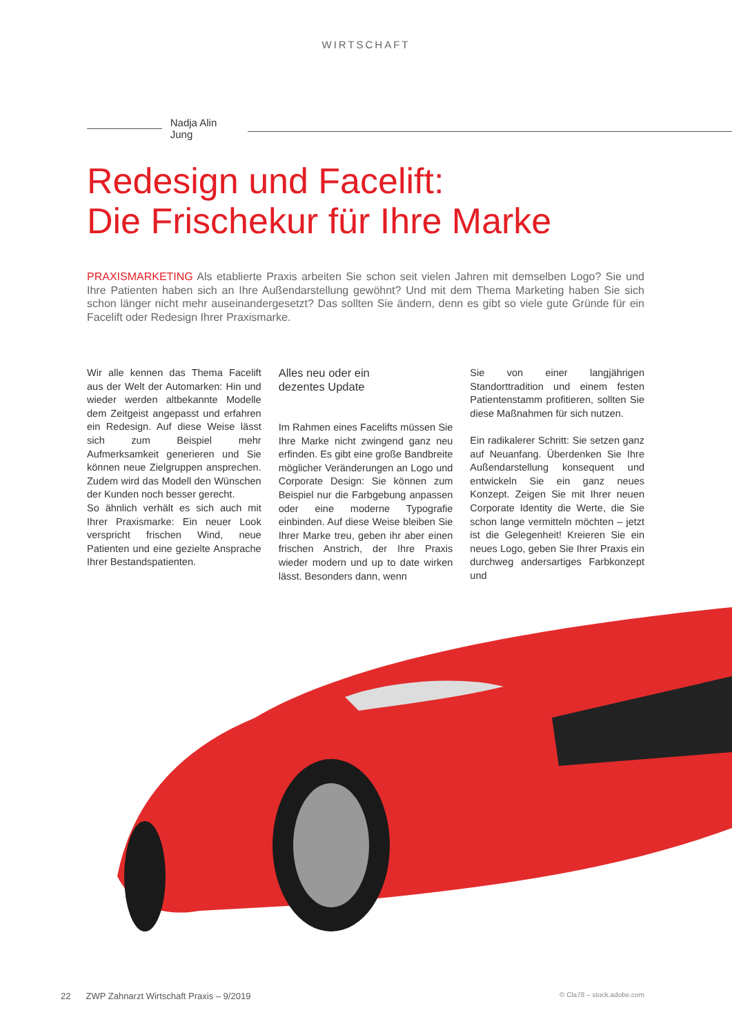WIRTSCHAFT
Nadja Alin Jung
Redesign und Facelift:
Die Frischekur für Ihre Marke
PRAXISMARKETING Als etablierte Praxis arbeiten Sie schon seit vielen Jahren mit demselben Logo? Sie und Ihre Patienten haben sich an Ihre Außendarstellung gewöhnt? Und mit dem Thema Marketing haben Sie sich schon länger nicht mehr auseinandergesetzt? Das sollten Sie ändern, denn es gibt so viele gute Gründe für ein Facelift oder Redesign Ihrer Praxismarke.
Wir alle kennen das Thema Facelift aus der Welt der Automarken: Hin und wieder werden altbekannte Modelle dem Zeitgeist angepasst und erfahren ein Redesign. Auf diese Weise lässt sich zum Beispiel mehr Aufmerksamkeit generieren und Sie können neue Zielgruppen ansprechen. Zudem wird das Modell den Wünschen der Kunden noch besser gerecht.
So ähnlich verhält es sich auch mit Ihrer Praxismarke: Ein neuer Look verspricht frischen Wind, neue Patienten und eine gezielte Ansprache Ihrer Bestandspatienten.
Alles neu oder ein
dezentes Update
Im Rahmen eines Facelifts müssen Sie Ihre Marke nicht zwingend ganz neu erfinden. Es gibt eine große Bandbreite möglicher Veränderungen an Logo und Corporate Design: Sie können zum Beispiel nur die Farbgebung anpassen oder eine moderne Typografie einbinden. Auf diese Weise bleiben Sie Ihrer Marke treu, geben ihr aber einen frischen Anstrich, der Ihre Praxis wieder modern und up to date wirken lässt. Besonders dann, wenn
Sie von einer langjährigen Standorttradition und einem festen Patientenstamm profitieren, sollten Sie diese Maßnahmen für sich nutzen.
Ein radikalerer Schritt: Sie setzen ganz auf Neuanfang. Überdenken Sie Ihre Außendarstellung konsequent und entwickeln Sie ein ganz neues Konzept. Zeigen Sie mit Ihrer neuen Corporate Identity die Werte, die Sie schon lange vermitteln möchten – jetzt ist die Gelegenheit! Kreieren Sie ein neues Logo, geben Sie Ihrer Praxis ein durchweg andersartiges Farbkonzept und
22 ZWP Zahnarzt Wirtschaft Praxis – 9/2019 © Cla78 – stock.adobe.com